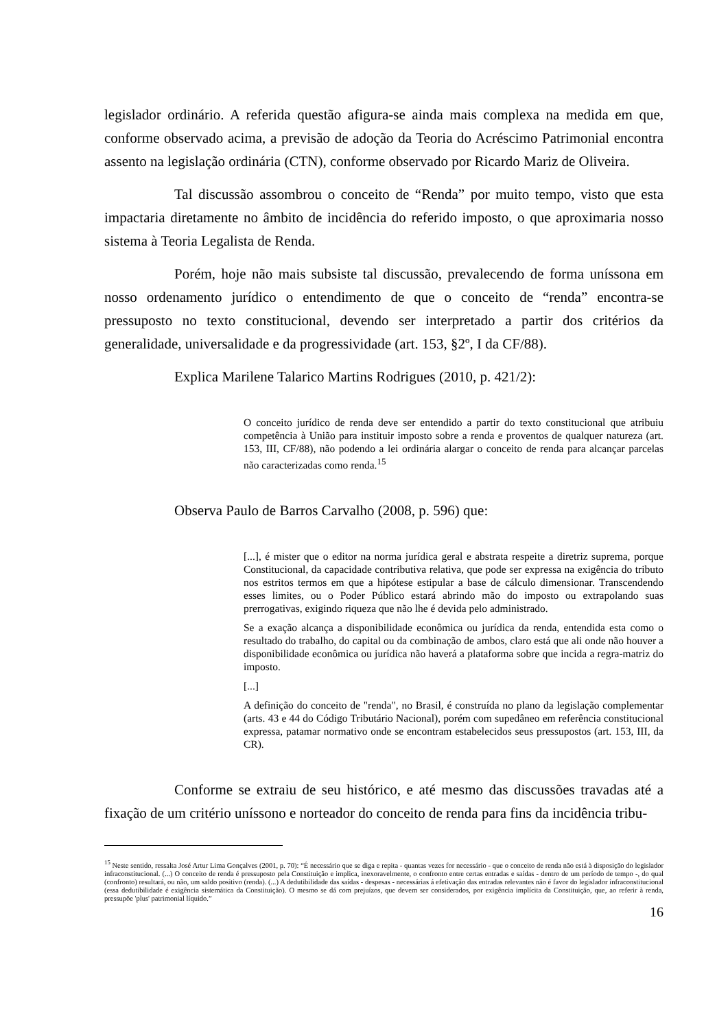legislador ordinário. A referida questão afigura-se ainda mais complexa na medida em que, conforme observado acima, a previsão de adoção da Teoria do Acréscimo Patrimonial encontra assento na legislação ordinária (CTN), conforme observado por Ricardo Mariz de Oliveira.
Tal discussão assombrou o conceito de “Renda” por muito tempo, visto que esta impactaria diretamente no âmbito de incidência do referido imposto, o que aproximaria nosso sistema à Teoria Legalista de Renda.
Porém, hoje não mais subsiste tal discussão, prevalecendo de forma uníssona em nosso ordenamento jurídico o entendimento de que o conceito de “renda” encontra-se pressuposto no texto constitucional, devendo ser interpretado a partir dos critérios da generalidade, universalidade e da progressividade (art. 153, §2º, I da CF/88).
Explica Marilene Talarico Martins Rodrigues (2010, p. 421/2):
O conceito jurídico de renda deve ser entendido a partir do texto constitucional que atribuiu competência à União para instituir imposto sobre a renda e proventos de qualquer natureza (art. 153, III, CF/88), não podendo a lei ordinária alargar o conceito de renda para alcançar parcelas não caracterizadas como renda.<sup>15</sup>
Observa Paulo de Barros Carvalho (2008, p. 596) que:
[...], é mister que o editor na norma jurídica geral e abstrata respeite a diretriz suprema, porque Constitucional, da capacidade contributiva relativa, que pode ser expressa na exigência do tributo nos estritos termos em que a hipótese estipular a base de cálculo dimensionar. Transcendendo esses limites, ou o Poder Público estará abrindo mão do imposto ou extrapolando suas prerrogativas, exigindo riqueza que não lhe é devida pelo administrado.
Se a exação alcança a disponibilidade econômica ou jurídica da renda, entendida esta como o resultado do trabalho, do capital ou da combinação de ambos, claro está que ali onde não houver a disponibilidade econômica ou jurídica não haverá a plataforma sobre que incida a regra-matriz do imposto.
[...]
A definição do conceito de "renda", no Brasil, é construída no plano da legislação complementar (arts. 43 e 44 do Código Tributário Nacional), porém com supedâneo em referência constitucional expressa, patamar normativo onde se encontram estabelecidos seus pressupostos (art. 153, III, da CR).
Conforme se extraiu de seu histórico, e até mesmo das discussões travadas até a fixação de um critério uníssono e norteador do conceito de renda para fins da incidência tribu-
<sup>15</sup> Neste sentido, ressalta José Artur Lima Gonçalves (2001, p. 70): “É necessário que se diga e repita - quantas vezes for necessário - que o conceito de renda não está à disposição do legislador infraconstitucional. (...) O conceito de renda é pressuposto pela Constituição e implica, inexoravelmente, o confronto entre certas entradas e saídas - dentro de um período de tempo -, do qual (confronto) resultará, ou não, um saldo positivo (renda). (...) A dedutibilidade das saídas - despesas - necessárias á efetivação das entradas relevantes não é favor do legislador infraconstitucional (essa dedutibilidade é exigência sistemática da Constituição). O mesmo se dá com prejuízos, que devem ser considerados, por exigência implícita da Constituição, que, ao referir à renda, pressupõe 'plus' patrimonial líquido.”
16